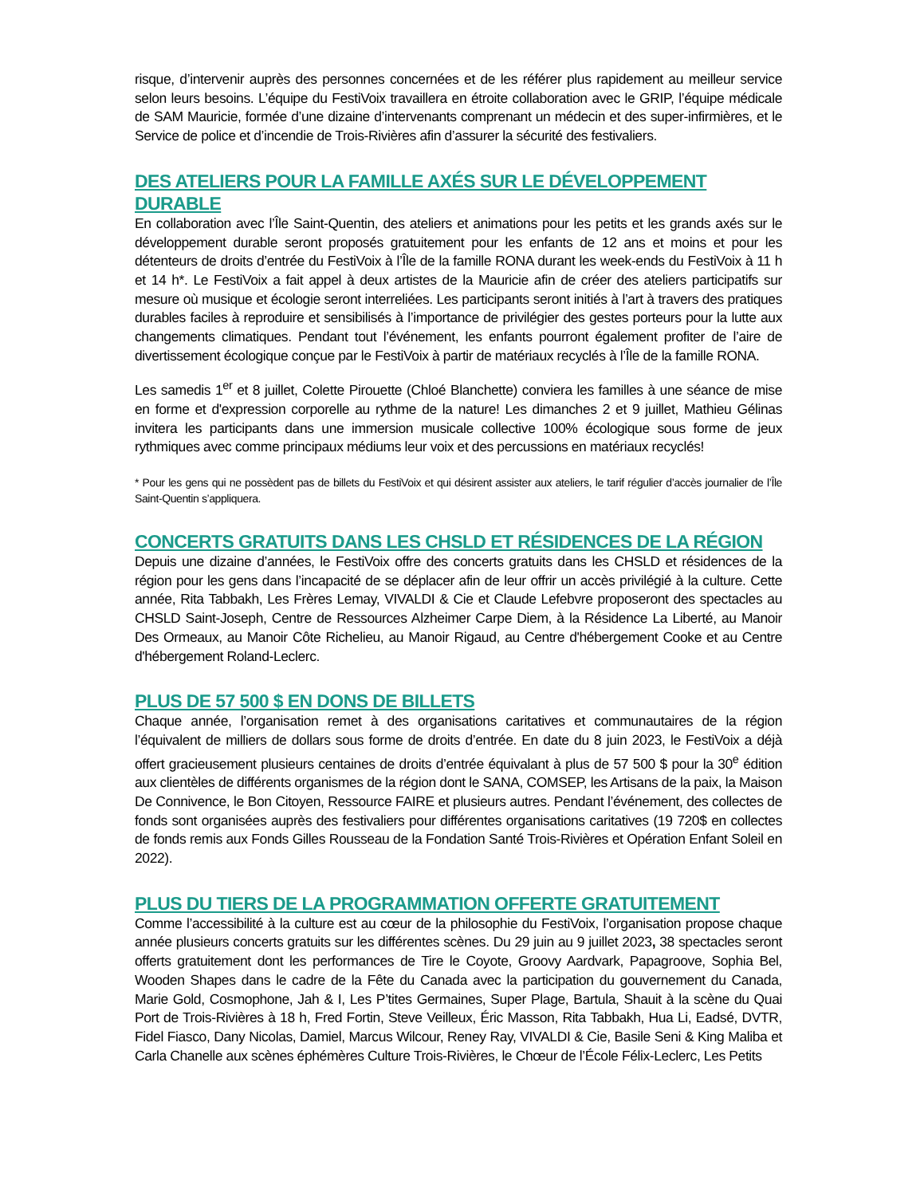risque, d’intervenir auprès des personnes concernées et de les référer plus rapidement au meilleur service selon leurs besoins. L’équipe du FestiVoix travaillera en étroite collaboration avec le GRIP, l’équipe médicale de SAM Mauricie, formée d’une dizaine d’intervenants comprenant un médecin et des super-infirmières, et le Service de police et d’incendie de Trois-Rivières afin d’assurer la sécurité des festivaliers.
DES ATELIERS POUR LA FAMILLE AXÉS SUR LE DÉVELOPPEMENT DURABLE
En collaboration avec l’Île Saint-Quentin, des ateliers et animations pour les petits et les grands axés sur le développement durable seront proposés gratuitement pour les enfants de 12 ans et moins et pour les détenteurs de droits d’entrée du FestiVoix à l’Île de la famille RONA durant les week-ends du FestiVoix à 11 h et 14 h*. Le FestiVoix a fait appel à deux artistes de la Mauricie afin de créer des ateliers participatifs sur mesure où musique et écologie seront interreliées. Les participants seront initiés à l’art à travers des pratiques durables faciles à reproduire et sensibilisés à l’importance de privilégier des gestes porteurs pour la lutte aux changements climatiques. Pendant tout l’événement, les enfants pourront également profiter de l’aire de divertissement écologique conçue par le FestiVoix à partir de matériaux recyclés à l’Île de la famille RONA.
Les samedis 1<sup>er</sup> et 8 juillet, Colette Pirouette (Chloé Blanchette) conviera les familles à une séance de mise en forme et d'expression corporelle au rythme de la nature! Les dimanches 2 et 9 juillet, Mathieu Gélinas invitera les participants dans une immersion musicale collective 100% écologique sous forme de jeux rythmiques avec comme principaux médiums leur voix et des percussions en matériaux recyclés!
* Pour les gens qui ne possèdent pas de billets du FestiVoix et qui désirent assister aux ateliers, le tarif régulier d’accès journalier de l’Île Saint-Quentin s’appliquera.
CONCERTS GRATUITS DANS LES CHSLD ET RÉSIDENCES DE LA RÉGION
Depuis une dizaine d’années, le FestiVoix offre des concerts gratuits dans les CHSLD et résidences de la région pour les gens dans l’incapacité de se déplacer afin de leur offrir un accès privilégié à la culture. Cette année, Rita Tabbakh, Les Frères Lemay, VIVALDI & Cie et Claude Lefebvre proposeront des spectacles au CHSLD Saint-Joseph, Centre de Ressources Alzheimer Carpe Diem, à la Résidence La Liberté, au Manoir Des Ormeaux, au Manoir Côte Richelieu, au Manoir Rigaud, au Centre d'hébergement Cooke et au Centre d'hébergement Roland-Leclerc.
PLUS DE 57 500 $ EN DONS DE BILLETS
Chaque année, l’organisation remet à des organisations caritatives et communautaires de la région l’équivalent de milliers de dollars sous forme de droits d’entrée. En date du 8 juin 2023, le FestiVoix a déjà offert gracieusement plusieurs centaines de droits d’entrée équivalant à plus de 57 500 $ pour la 30<sup>e</sup> édition aux clientèles de différents organismes de la région dont le SANA, COMSEP, les Artisans de la paix, la Maison De Connivence, le Bon Citoyen, Ressource FAIRE et plusieurs autres. Pendant l’événement, des collectes de fonds sont organisées auprès des festivaliers pour différentes organisations caritatives (19 720$ en collectes de fonds remis aux Fonds Gilles Rousseau de la Fondation Santé Trois-Rivières et Opération Enfant Soleil en 2022).
PLUS DU TIERS DE LA PROGRAMMATION OFFERTE GRATUITEMENT
Comme l’accessibilité à la culture est au cœur de la philosophie du FestiVoix, l’organisation propose chaque année plusieurs concerts gratuits sur les différentes scènes. Du 29 juin au 9 juillet 2023, 38 spectacles seront offerts gratuitement dont les performances de Tire le Coyote, Groovy Aardvark, Papagroove, Sophia Bel, Wooden Shapes dans le cadre de la Fête du Canada avec la participation du gouvernement du Canada, Marie Gold, Cosmophone, Jah & I, Les P’tites Germaines, Super Plage, Bartula, Shauit à la scène du Quai Port de Trois-Rivières à 18 h, Fred Fortin, Steve Veilleux, Éric Masson, Rita Tabbakh, Hua Li, Eadsé, DVTR, Fidel Fiasco, Dany Nicolas, Damiel, Marcus Wilcour, Reney Ray, VIVALDI & Cie, Basile Seni & King Maliba et Carla Chanelle aux scènes éphémères Culture Trois-Rivières, le Chœur de l’École Félix-Leclerc, Les Petits